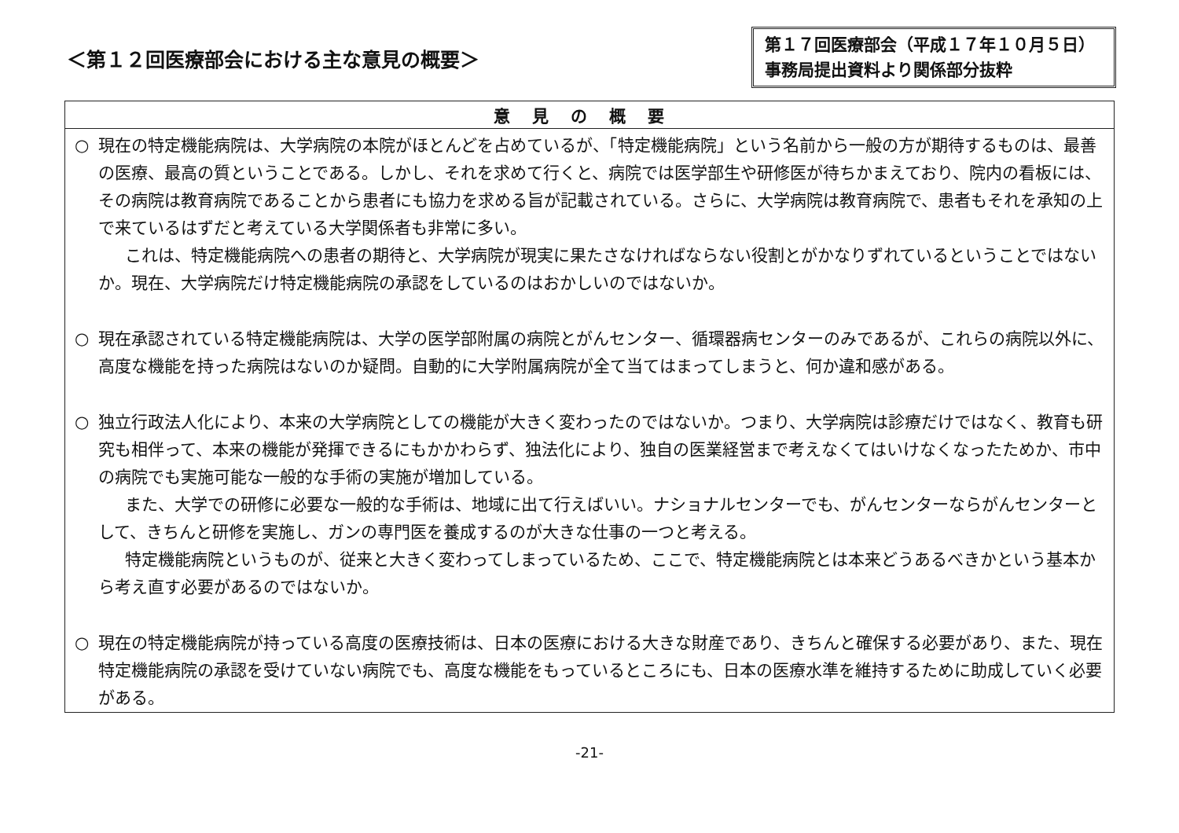＜第１２回医療部会における主な意見の概要＞
第１７回医療部会（平成１７年１０月５日）事務局提出資料より関係部分抜粋
| 意見の概要 |
| --- |
| ○ 現在の特定機能病院は、大学病院の本院がほとんどを占めているが、「特定機能病院」という名前から一般の方が期待するものは、最善の医療、最高の質ということである。しかし、それを求めて行くと、病院では医学部生や研修医が待ちかまえており、院内の看板には、その病院は教育病院であることから患者にも協力を求める旨が記載されている。さらに、大学病院は教育病院で、患者もそれを承知の上で来ているはずだと考えている大学関係者も非常に多い。 これは、特定機能病院への患者の期待と、大学病院が現実に果たさなければならない役割とがかなりずれているということではないか。現在、大学病院だけ特定機能病院の承認をしているのはおかしいのではないか。 ○ 現在承認されている特定機能病院は、大学の医学部附属の病院とがんセンター、循環器病センターのみであるが、これらの病院以外に、高度な機能を持った病院はないのか疑問。自動的に大学附属病院が全て当てはまってしまうと、何か違和感がある。 ○ 独立行政法人化により、本来の大学病院としての機能が大きく変わったのではないか。つまり、大学病院は診療だけではなく、教育も研究も相伴って、本来の機能が発揮できるにもかかわらず、独法化により、独自の医業経営まで考えなくてはいけなくなったためか、市中の病院でも実施可能な一般的な手術の実施が増加している。 また、大学での研修に必要な一般的な手術は、地域に出て行えばいい。ナショナルセンターでも、がんセンターならがんセンターとして、きちんと研修を実施し、ガンの専門医を養成するのが大きな仕事の一つと考える。 特定機能病院というものが、従来と大きく変わってしまっているため、ここで、特定機能病院とは本来どうあるべきかという基本から考え直す必要があるのではないか。 ○ 現在の特定機能病院が持っている高度の医療技術は、日本の医療における大きな財産であり、きちんと確保する必要があり、また、現在特定機能病院の承認を受けていない病院でも、高度な機能をもっているところにも、日本の医療水準を維持するために助成していく必要がある。 |
-21-